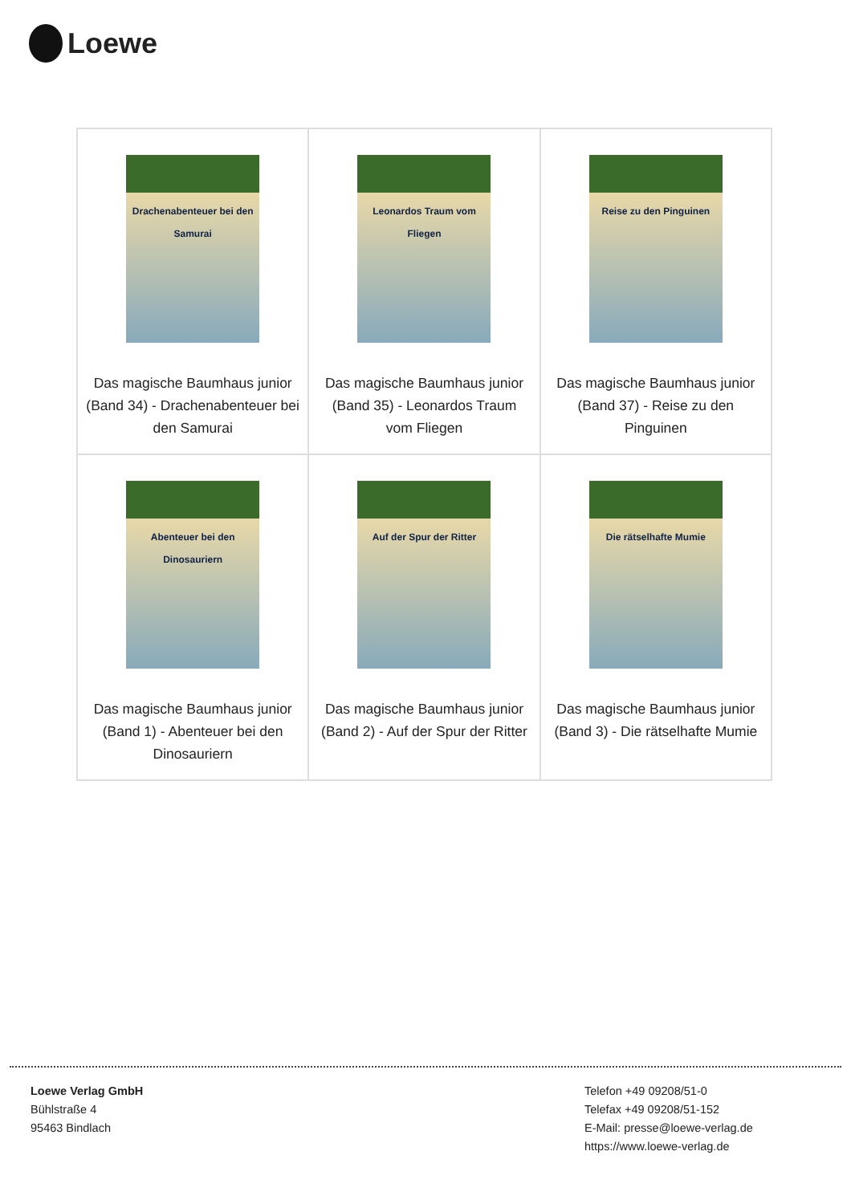Loewe
| Drachenabenteuer bei den Samurai Das magische Baumhaus junior (Band 34) - Drachenabenteuer bei den Samurai | Leonardos Traum vom Fliegen Das magische Baumhaus junior (Band 35) - Leonardos Traum vom Fliegen | Reise zu den Pinguinen Das magische Baumhaus junior (Band 37) - Reise zu den Pinguinen |
| Abenteuer bei den Dinosauriern Das magische Baumhaus junior (Band 1) - Abenteuer bei den Dinosauriern | Auf der Spur der Ritter Das magische Baumhaus junior (Band 2) - Auf der Spur der Ritter | Die rätselhafte Mumie Das magische Baumhaus junior (Band 3) - Die rätselhafte Mumie |
Loewe Verlag GmbH
Bühlstraße 4
95463 Bindlach
Telefon +49 09208/51-0
Telefax +49 09208/51-152
E-Mail: presse@loewe-verlag.de
https://www.loewe-verlag.de